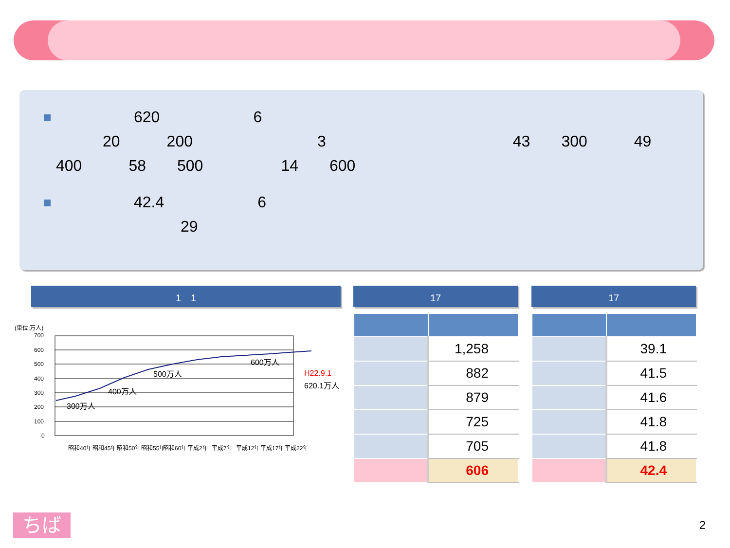620　　　　　　6
　　　20　　　200　　　　　　　　3　　　　　　　　　　　　43　　300　　　49
400　　　58　　500　　　　　14　　600
　　　　　42.4　　　　　　6
　　　　　　　　29
1　1 17 17
(単位:万人)
700
600
500
400
300
200
100
0
300万人
400万人
500万人
600万人
H22.9.1
620.1万人
昭和40年
昭和45年
昭和50年
昭和55年
昭和60年
平成2年
平成7年
平成12年
平成17年
平成22年
| | 1,258 |
| | 882 |
| | 879 |
| | 725 |
| | 705 |
| | 606 |
| | 39.1 |
| | 41.5 |
| | 41.6 |
| | 41.8 |
| | 41.8 |
| | 42.4 |
ちば 2